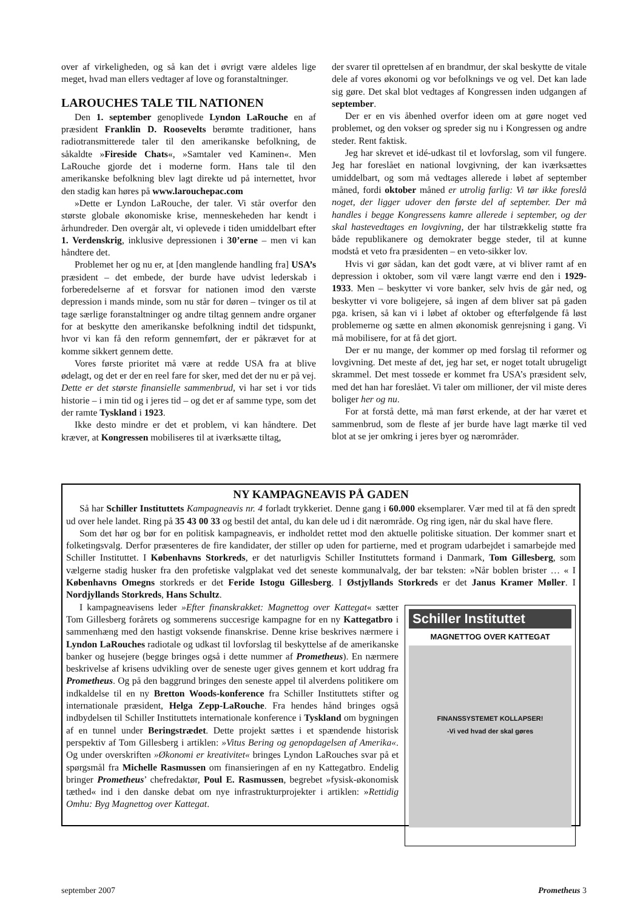over af virkeligheden, og så kan det i øvrigt være aldeles lige meget, hvad man ellers vedtager af love og foranstaltninger.
LAROUCHES TALE TIL NATIONEN
Den 1. september genoplivede Lyndon LaRouche en af præsident Franklin D. Roosevelts berømte traditioner, hans radiotransmitterede taler til den amerikanske befolkning, de såkaldte »Fireside Chats«, »Samtaler ved Kaminen«. Men LaRouche gjorde det i moderne form. Hans tale til den amerikanske befolkning blev lagt direkte ud på internettet, hvor den stadig kan høres på www.larouchepac.com
»Dette er Lyndon LaRouche, der taler. Vi står overfor den største globale økonomiske krise, menneskeheden har kendt i århundreder. Den overgår alt, vi oplevede i tiden umiddelbart efter 1. Verdenskrig, inklusive depressionen i 30’erne – men vi kan håndtere det.
Problemet her og nu er, at [den manglende handling fra] USA’s præsident – det embede, der burde have udvist lederskab i forberedelserne af et forsvar for nationen imod den værste depression i mands minde, som nu står for døren – tvinger os til at tage særlige foranstaltninger og andre tiltag gennem andre organer for at beskytte den amerikanske befolkning indtil det tidspunkt, hvor vi kan få den reform gennemført, der er påkrævet for at komme sikkert gennem dette.
Vores første prioritet må være at redde USA fra at blive ødelagt, og det er der en reel fare for sker, med det der nu er på vej. Dette er det største finansielle sammenbrud, vi har set i vor tids historie – i min tid og i jeres tid – og det er af samme type, som det der ramte Tyskland i 1923.
Ikke desto mindre er det et problem, vi kan håndtere. Det kræver, at Kongressen mobiliseres til at iværksætte tiltag,
der svarer til oprettelsen af en brandmur, der skal beskytte de vitale dele af vores økonomi og vor befolknings ve og vel. Det kan lade sig gøre. Det skal blot vedtages af Kongressen inden udgangen af september.
Der er en vis åbenhed overfor ideen om at gøre noget ved problemet, og den vokser og spreder sig nu i Kongressen og andre steder. Rent faktisk.
Jeg har skrevet et idé-udkast til et lovforslag, som vil fungere. Jeg har foreslået en national lovgivning, der kan iværksættes umiddelbart, og som må vedtages allerede i løbet af september måned, fordi oktober måned er utrolig farlig: Vi tør ikke foreslå noget, der ligger udover den første del af september. Der må handles i begge Kongressens kamre allerede i september, og der skal hastevedtages en lovgivning, der har tilstrækkelig støtte fra både republikanere og demokrater begge steder, til at kunne modstå et veto fra præsidenten – en veto-sikker lov.
Hvis vi gør sådan, kan det godt være, at vi bliver ramt af en depression i oktober, som vil være langt værre end den i 1929-1933. Men – beskytter vi vore banker, selv hvis de går ned, og beskytter vi vore boligejere, så ingen af dem bliver sat på gaden pga. krisen, så kan vi i løbet af oktober og efterfølgende få løst problemerne og sætte en almen økonomisk genrejsning i gang. Vi må mobilisere, for at få det gjort.
Der er nu mange, der kommer op med forslag til reformer og lovgivning. Det meste af det, jeg har set, er noget totalt ubrugeligt skrammel. Det mest tossede er kommet fra USA’s præsident selv, med det han har foreslået. Vi taler om millioner, der vil miste deres boliger her og nu.
For at forstå dette, må man først erkende, at der har været et sammenbrud, som de fleste af jer burde have lagt mærke til ved blot at se jer omkring i jeres byer og nærområder.
NY KAMPAGNEAVIS PÅ GADEN
Så har Schiller Instituttets Kampagneavis nr. 4 forladt trykkeriet. Denne gang i 60.000 eksemplarer. Vær med til at få den spredt ud over hele landet. Ring på 35 43 00 33 og bestil det antal, du kan dele ud i dit nærområde. Og ring igen, når du skal have flere.
Som det hør og bør for en politisk kampagneavis, er indholdet rettet mod den aktuelle politiske situation. Der kommer snart et folketingsvalg. Derfor præsenteres de fire kandidater, der stiller op uden for partierne, med et program udarbejdet i samarbejde med Schiller Instituttet. I Københavns Storkreds, er det naturligvis Schiller Instituttets formand i Danmark, Tom Gillesberg, som vælgerne stadig husker fra den profetiske valgplakat ved det seneste kommunalvalg, der bar teksten: »Når boblen brister … « I Københavns Omegns storkreds er det Feride Istogu Gillesberg. I Østjyllands Storkreds er det Janus Kramer Møller. I Nordjyllands Storkreds, Hans Schultz.
Schiller Instituttet
MAGNETTOG OVER KATTEGAT
FINANSSYSTEMET KOLLAPSER!
-Vi ved hvad der skal gøres
I kampagneavisens leder »Efter finanskrakket: Magnettog over Kattegat« sætter Tom Gillesberg forårets og sommerens succesrige kampagne for en ny Kattegatbro i sammenhæng med den hastigt voksende finanskrise. Denne krise beskrives nærmere i Lyndon LaRouches radiotale og udkast til lovforslag til beskyttelse af de amerikanske banker og husejere (begge bringes også i dette nummer af Prometheus). En nærmere beskrivelse af krisens udvikling over de seneste uger gives gennem et kort uddrag fra Prometheus. Og på den baggrund bringes den seneste appel til alverdens politikere om indkaldelse til en ny Bretton Woods-konference fra Schiller Instituttets stifter og internationale præsident, Helga Zepp-LaRouche. Fra hendes hånd bringes også indbydelsen til Schiller Instituttets internationale konference i Tyskland om bygningen af en tunnel under Beringstrædet. Dette projekt sættes i et spændende historisk perspektiv af Tom Gillesberg i artiklen: »Vitus Bering og genopdagelsen af Amerika«. Og under overskriften »Økonomi er kreativitet« bringes Lyndon LaRouches svar på et spørgsmål fra Michelle Rasmussen om finansieringen af en ny Kattegatbro. Endelig bringer Prometheus’ chefredaktør, Poul E. Rasmussen, begrebet »fysisk-økonomisk tæthed« ind i den danske debat om nye infrastrukturprojekter i artiklen: »Rettidig Omhu: Byg Magnettog over Kattegat.
september 2007 Prometheus 3